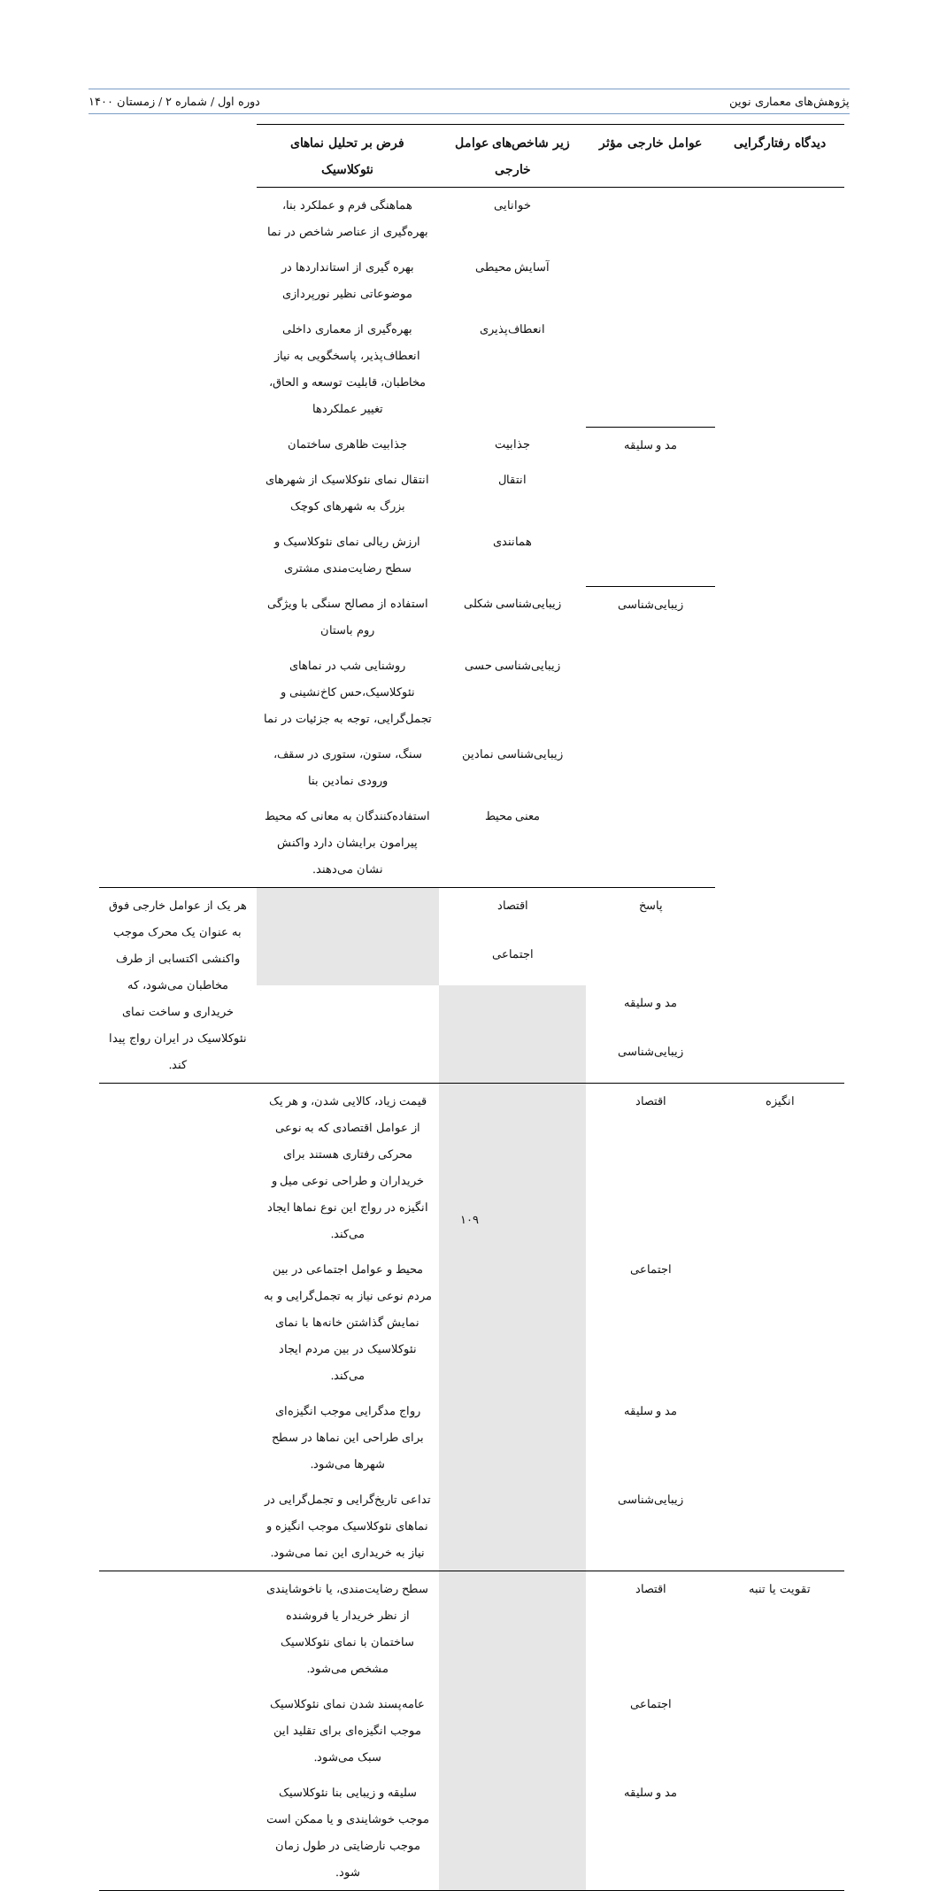پژوهش‌های معماری نوین دوره اول / شماره ۲ / زمستان ۱۴۰۰
| دیدگاه رفتارگرایی | عوامل خارجی مؤثر | زیر شاخص‌های عوامل خارجی | فرض بر تحلیل نماهای نئوکلاسیک | |
| --- | --- | --- | --- | --- |
| | | خوانایی | هماهنگی فرم و عملکرد بنا، بهره‌گیری از عناصر شاخص در نما | |
| | | آسایش محیطی | بهره گیری از استانداردها در موضوعاتی نظیر نورپردازی | |
| | | انعطاف‌پذیری | بهره‌گیری از معماری داخلی انعطاف‌پذیر، پاسخگویی به نیاز مخاطبان، قابلیت توسعه و الحاق، تغییر عملکردها | |
| | مد و سلیقه | جذابیت | جذابیت ظاهری ساختمان | |
| | | انتقال | انتقال نمای نئوکلاسیک از شهرهای بزرگ به شهرهای کوچک | |
| | | همانندی | ارزش ریالی نمای نئوکلاسیک و سطح رضایت‌مندی مشتری | |
| | زیبایی‌شناسی | زیبایی‌شناسی شکلی | استفاده از مصالح سنگی با ویژگی روم باستان | |
| | | زیبایی‌شناسی حسی | روشنایی شب در نماهای نئوکلاسیک،حس کاخ‌نشینی و تجمل‌گرایی، توجه به جزئیات در نما | |
| | | زیبایی‌شناسی نمادین | سنگ، ستون، ستوری در سقف، ورودی نمادین بنا | |
| | | معنی محیط | استفاده‌کنندگان به معانی که محیط پیرامون برایشان دارد واکنش نشان می‌دهند. | |
| | پاسخ | اقتصاد | | هر یک از عوامل خارجی فوق به عنوان یک محرک موجب واکنشی اکتسابی از طرف مخاطبان می‌شود، که خریداری و ساخت نمای نئوکلاسیک در ایران رواج پیدا کند. |
| | | اجتماعی | | |
| | مد و سلیقه | | | |
| | زیبایی‌شناسی | | | |
| انگیزه | اقتصاد | | قیمت زیاد، کالایی شدن، و هر یک از عوامل اقتصادی که به نوعی محرکی رفتاری هستند برای خریداران و طراحی نوعی میل و انگیزه در رواج این نوع نماها ایجاد می‌کند. | |
| | اجتماعی | | محیط و عوامل اجتماعی در بین مردم نوعی نیاز به تجمل‌گرایی و به نمایش گذاشتن خانه‌ها با نمای نئوکلاسیک در بین مردم ایجاد می‌کند. | |
| | مد و سلیقه | | رواج مدگرایی موجب انگیزه‌ای برای طراحی این نماها در سطح شهرها می‌شود. | |
| | زیبایی‌شناسی | | تداعی تاریخ‌گرایی و تجمل‌گرایی در نماهای نئوکلاسیک موجب انگیزه و نیاز به خریداری این نما می‌شود. | |
| تقویت یا تنبه | اقتصاد | | سطح رضایت‌مندی، یا ناخوشایندی از نظر خریدار یا فروشنده ساختمان با نمای نئوکلاسیک مشخص می‌شود. | |
| | اجتماعی | | عامه‌پسند شدن نمای نئوکلاسیک موجب انگیزه‌ای برای تقلید این سبک می‌شود. | |
| | مد و سلیقه | | سلیقه و زیبایی بنا نئوکلاسیک موجب خوشایندی و یا ممکن است موجب نارضایتی در طول زمان شود. | |
۱۰۹